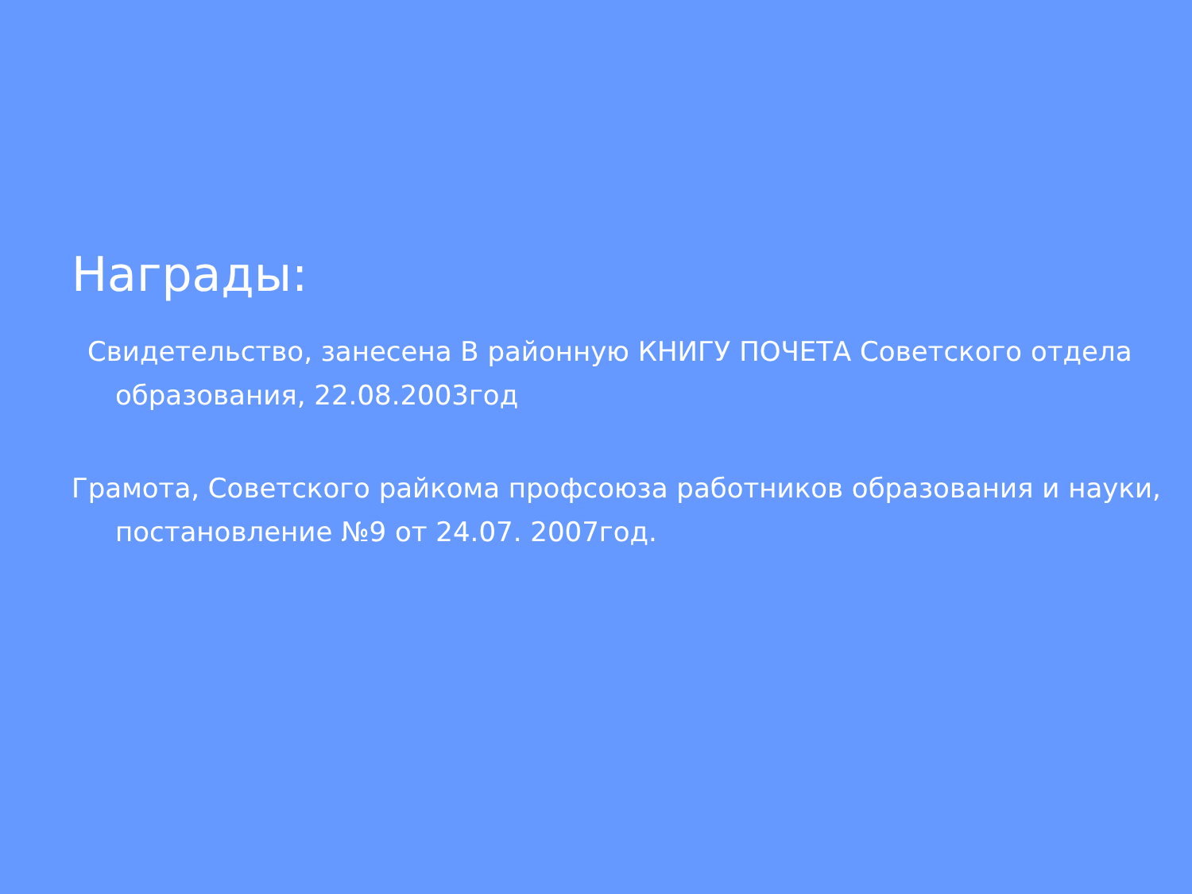Награды:
Свидетельство, занесена В районную КНИГУ ПОЧЕТА Советского отдела образования, 22.08.2003год
Грамота, Советского райкома профсоюза работников образования и науки, постановление №9 от 24.07. 2007год.